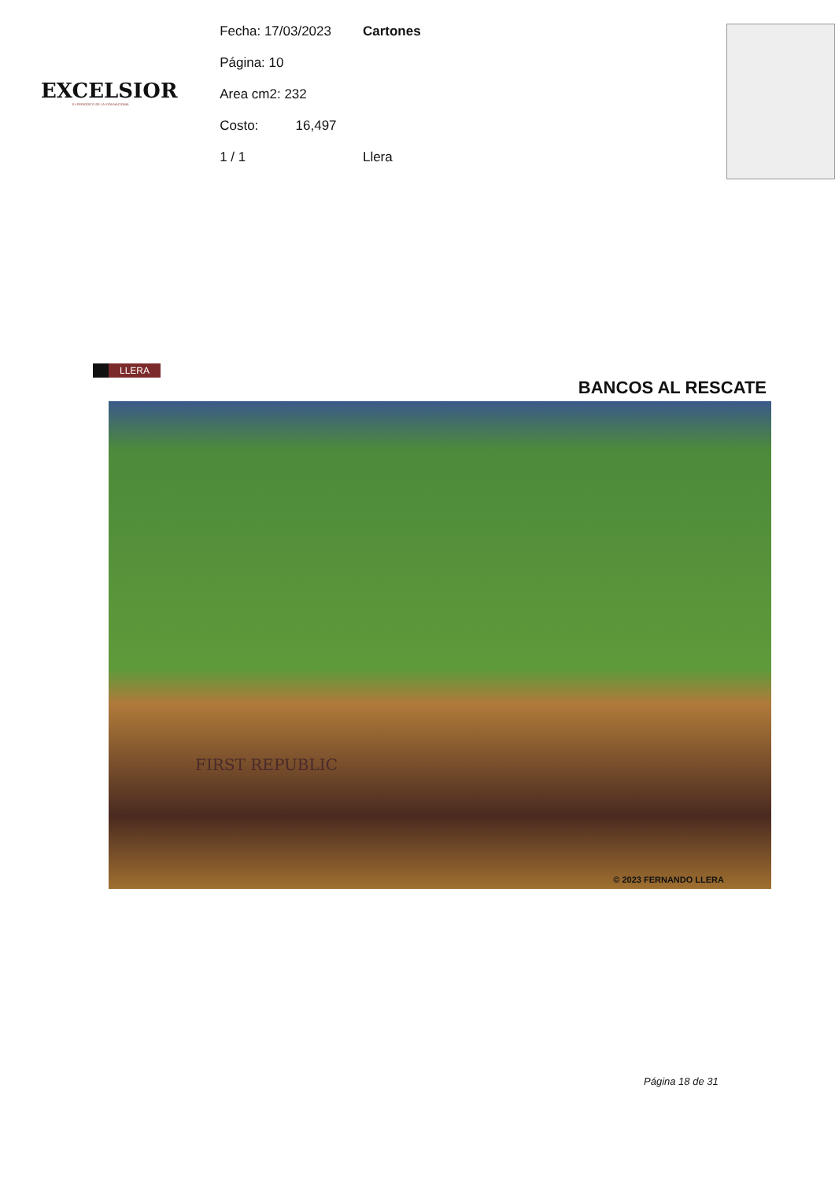EXCELSIOR
EL PERIÓDICO DE LA VIDA NACIONAL
Fecha: 17/03/2023
Página: 10
Area cm2: 232
Costo: 16,497
1 / 1
Cartones
Llera
LLERA
BANCOS AL RESCATE
FIRST REPUBLIC
© 2023 FERNANDO LLERA
Página 18 de 31